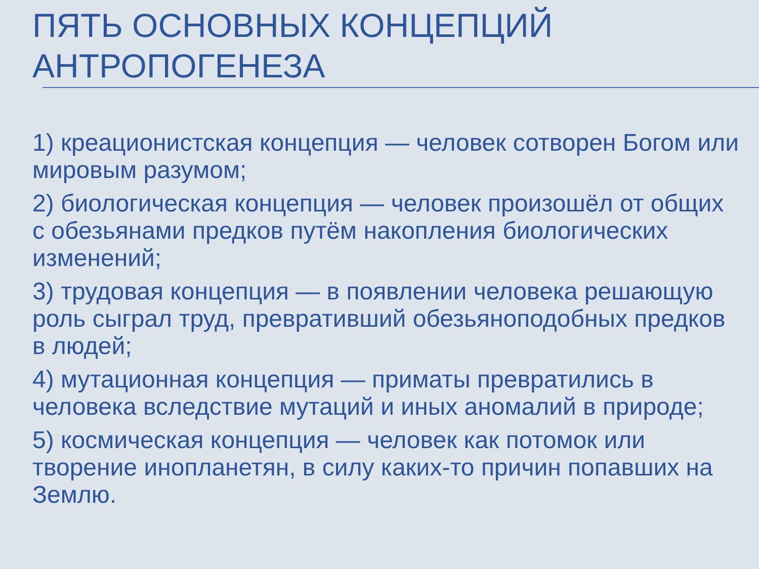ПЯТЬ ОСНОВНЫХ КОНЦЕПЦИЙ АНТРОПОГЕНЕЗА
1) креационистская концепция — человек сотворен Богом или мировым разумом;
2) биологическая концепция — человек произошёл от общих с обезьянами предков путём накопления биологических изменений;
3) трудовая концепция — в появлении человека решающую роль сыграл труд, превративший обезьяноподобных предков в людей;
4) мутационная концепция — приматы превратились в человека вследствие мутаций и иных аномалий в природе;
5) космическая концепция — человек как потомок или творение инопланетян, в силу каких-то причин попавших на Землю.